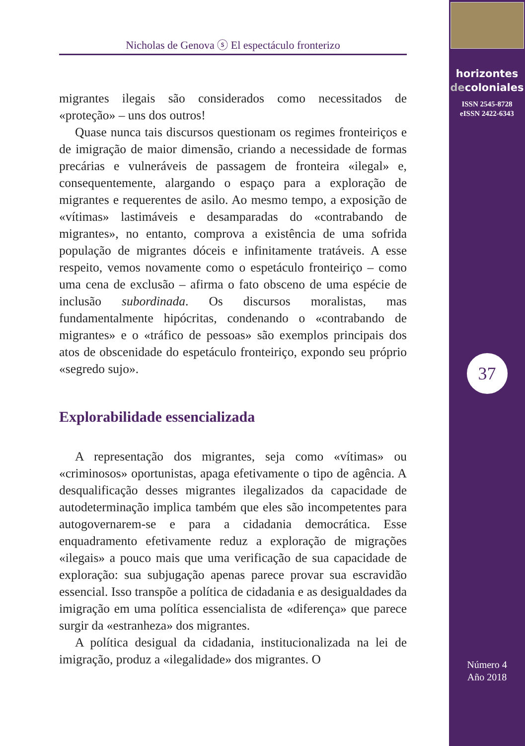Nicholas de Genova ⓢ El espectáculo fronterizo
migrantes ilegais são considerados como necessitados de «proteção» – uns dos outros!
Quase nunca tais discursos questionam os regimes fronteiriços e de imigração de maior dimensão, criando a necessidade de formas precárias e vulneráveis de passagem de fronteira «ilegal» e, consequentemente, alargando o espaço para a exploração de migrantes e requerentes de asilo. Ao mesmo tempo, a exposição de «vítimas» lastimáveis e desamparadas do «contrabando de migrantes», no entanto, comprova a existência de uma sofrida população de migrantes dóceis e infinitamente tratáveis. A esse respeito, vemos novamente como o espetáculo fronteiriço – como uma cena de exclusão – afirma o fato obsceno de uma espécie de inclusão subordinada. Os discursos moralistas, mas fundamentalmente hipócritas, condenando o «contrabando de migrantes» e o «tráfico de pessoas» são exemplos principais dos atos de obscenidade do espetáculo fronteiriço, expondo seu próprio «segredo sujo».
Explorabilidade essencializada
A representação dos migrantes, seja como «vítimas» ou «criminosos» oportunistas, apaga efetivamente o tipo de agência. A desqualificação desses migrantes ilegalizados da capacidade de autodeterminação implica também que eles são incompetentes para autogovernarem-se e para a cidadania democrática. Esse enquadramento efetivamente reduz a exploração de migrações «ilegais» a pouco mais que uma verificação de sua capacidade de exploração: sua subjugação apenas parece provar sua escravidão essencial. Isso transpõe a política de cidadania e as desigualdades da imigração em uma política essencialista de «diferença» que parece surgir da «estranheza» dos migrantes.
A política desigual da cidadania, institucionalizada na lei de imigração, produz a «ilegalidade» dos migrantes. O
horizontes
decoloniales
ISSN 2545-8728
eISSN 2422-6343
37
Número 4
Año 2018